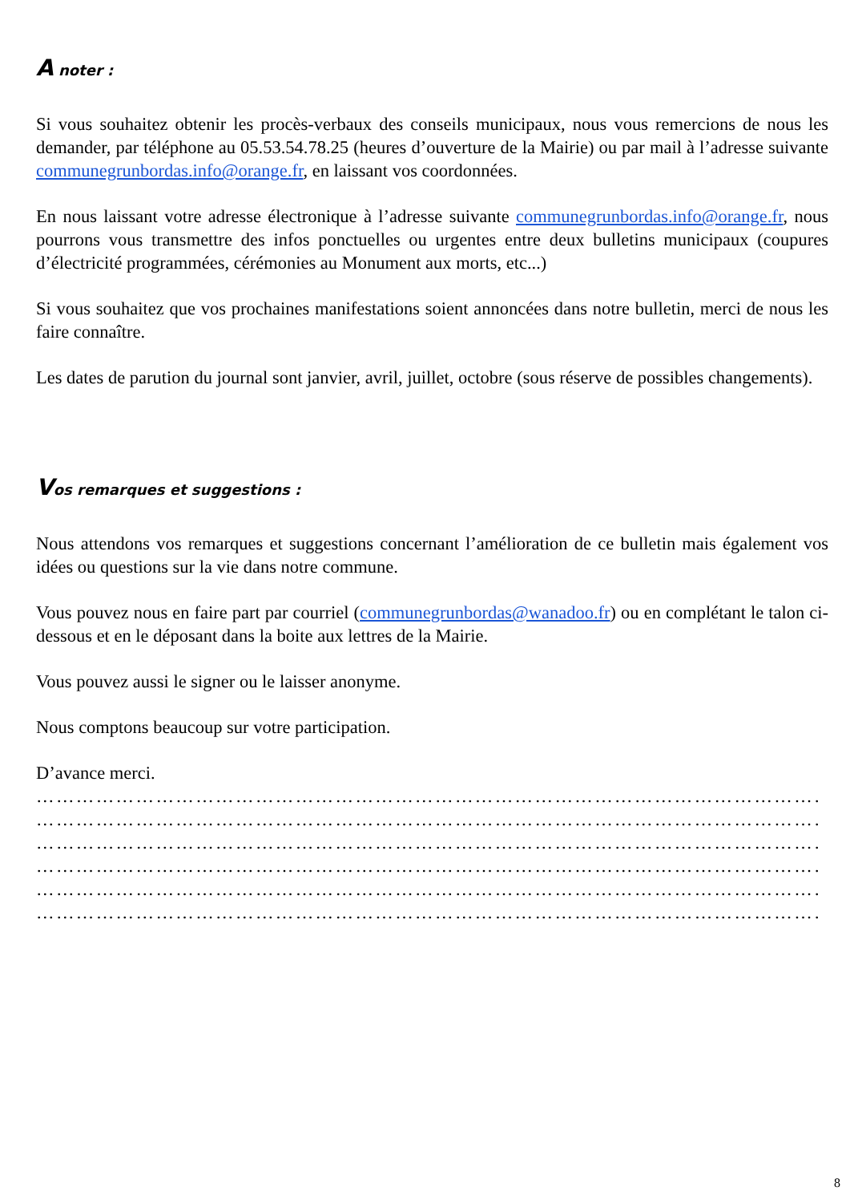A noter :
Si vous souhaitez obtenir les procès-verbaux des conseils municipaux, nous vous remercions de nous les demander, par téléphone au 05.53.54.78.25 (heures d’ouverture de la Mairie) ou par mail à l’adresse suivante communegrunbordas.info@orange.fr, en laissant vos coordonnées.
En nous laissant votre adresse électronique à l’adresse suivante communegrunbordas.info@orange.fr, nous pourrons vous transmettre des infos ponctuelles ou urgentes entre deux bulletins municipaux (coupures d’électricité programmées, cérémonies au Monument aux morts, etc...)
Si vous souhaitez que vos prochaines manifestations soient annoncées dans notre bulletin, merci de nous les faire connaître.
Les dates de parution du journal sont janvier, avril, juillet, octobre (sous réserve de possibles changements).
Vos remarques et suggestions :
Nous attendons vos remarques et suggestions concernant l’amélioration de ce bulletin mais également vos idées ou questions sur la vie dans notre commune.
Vous pouvez nous en faire part par courriel (communegrunbordas@wanadoo.fr) ou en complétant le talon ci-dessous et en le déposant dans la boite aux lettres de la Mairie.
Vous pouvez aussi le signer ou le laisser anonyme.
Nous comptons beaucoup sur votre participation.
D’avance merci.
………………………………………………………………………………………………………………………
………………………………………………………………………………………………………………………
………………………………………………………………………………………………………………………
………………………………………………………………………………………………………………………
………………………………………………………………………………………………………………………
………………………………………………………………………………………………………………………
8